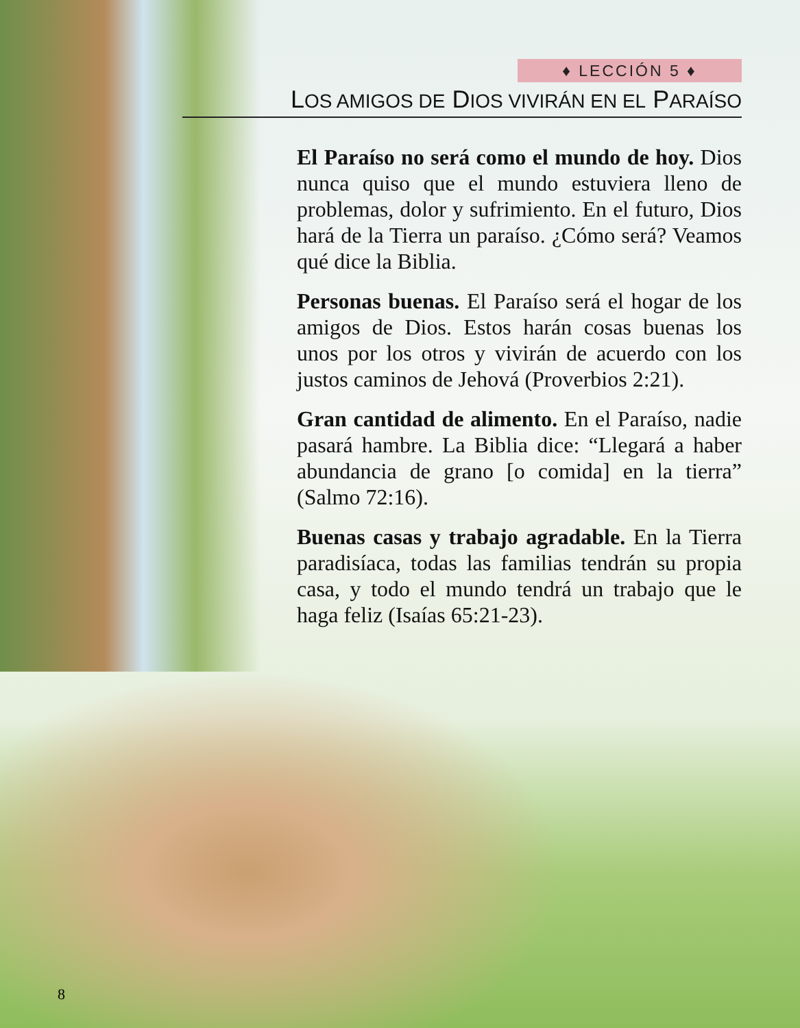♦ LECCIÓN 5 ♦
LOS AMIGOS DE DIOS VIVIRÁN EN EL PARAÍSO
El Paraíso no será como el mundo de hoy. Dios nunca quiso que el mundo estuviera lleno de problemas, dolor y sufrimiento. En el futuro, Dios hará de la Tierra un paraíso. ¿Cómo será? Veamos qué dice la Biblia.
Personas buenas. El Paraíso será el hogar de los amigos de Dios. Estos harán cosas buenas los unos por los otros y vivirán de acuerdo con los justos caminos de Jehová (Proverbios 2:21).
Gran cantidad de alimento. En el Paraíso, nadie pasará hambre. La Biblia dice: “Llegará a haber abundancia de grano [o comida] en la tierra” (Salmo 72:16).
Buenas casas y trabajo agradable. En la Tierra paradisíaca, todas las familias tendrán su propia casa, y todo el mundo tendrá un trabajo que le haga feliz (Isaías 65:21-23).
8